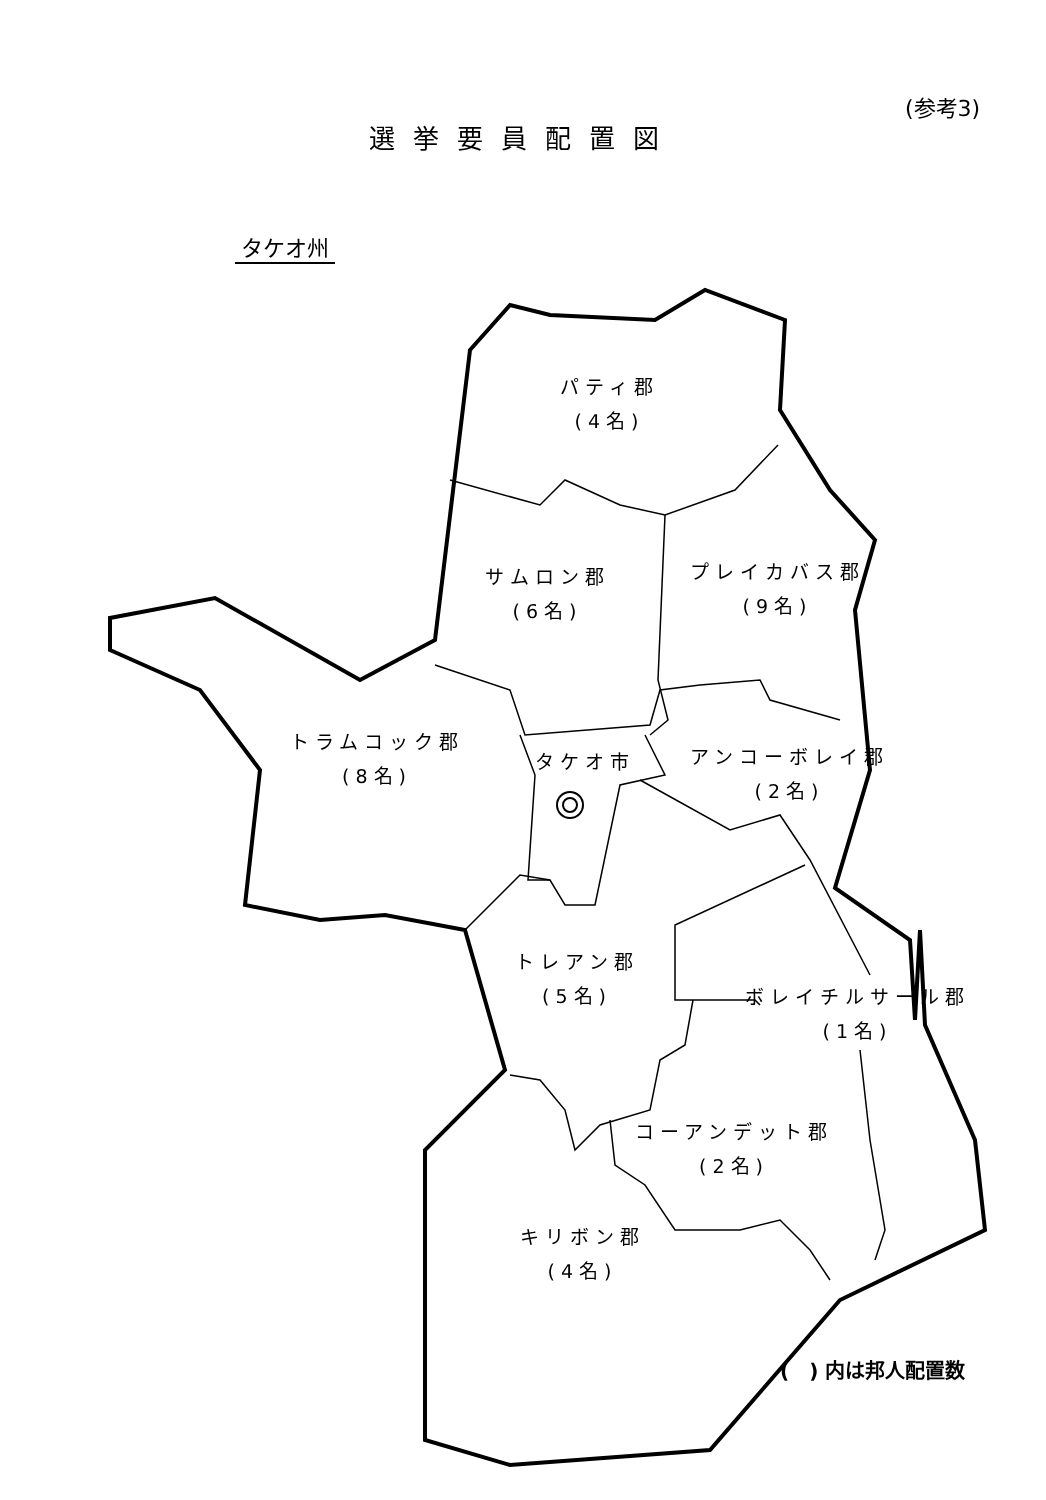(参考3)
選挙要員配置図
タケオ州
パティ郡
(4名)
サムロン郡
(6名)
プレイカバス郡
(9名)
トラムコック郡
(8名)
タケオ市
アンコーボレイ郡
(2名)
トレアン郡
(5名)
ボレイチルサール郡
(1名)
コーアンデット郡
(2名)
キリボン郡
(4名)
(　) 内は邦人配置数